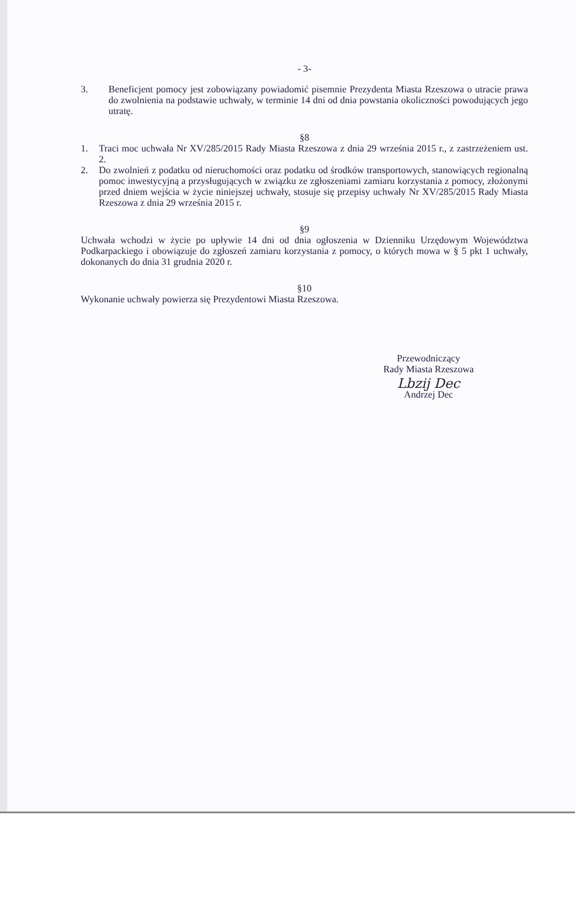- 3-
3. Beneficjent pomocy jest zobowiązany powiadomić pisemnie Prezydenta Miasta Rzeszowa o utracie prawa do zwolnienia na podstawie uchwały, w terminie 14 dni od dnia powstania okoliczności powodujących jego utratę.
§8
1. Traci moc uchwała Nr XV/285/2015 Rady Miasta Rzeszowa z dnia 29 września 2015 r., z zastrzeżeniem ust. 2.
2. Do zwolnień z podatku od nieruchomości oraz podatku od środków transportowych, stanowiących regionalną pomoc inwestycyjną a przysługujących w związku ze zgłoszeniami zamiaru korzystania z pomocy, złożonymi przed dniem wejścia w życie niniejszej uchwały, stosuje się przepisy uchwały Nr XV/285/2015 Rady Miasta Rzeszowa z dnia 29 września 2015 r.
§9
Uchwała wchodzi w życie po upływie 14 dni od dnia ogłoszenia w Dzienniku Urzędowym Województwa Podkarpackiego i obowiązuje do zgłoszeń zamiaru korzystania z pomocy, o których mowa w § 5 pkt 1 uchwały, dokonanych do dnia 31 grudnia 2020 r.
§10
Wykonanie uchwały powierza się Prezydentowi Miasta Rzeszowa.
Przewodniczący
Rady Miasta Rzeszowa
Lbzij Dec
Andrzej Dec